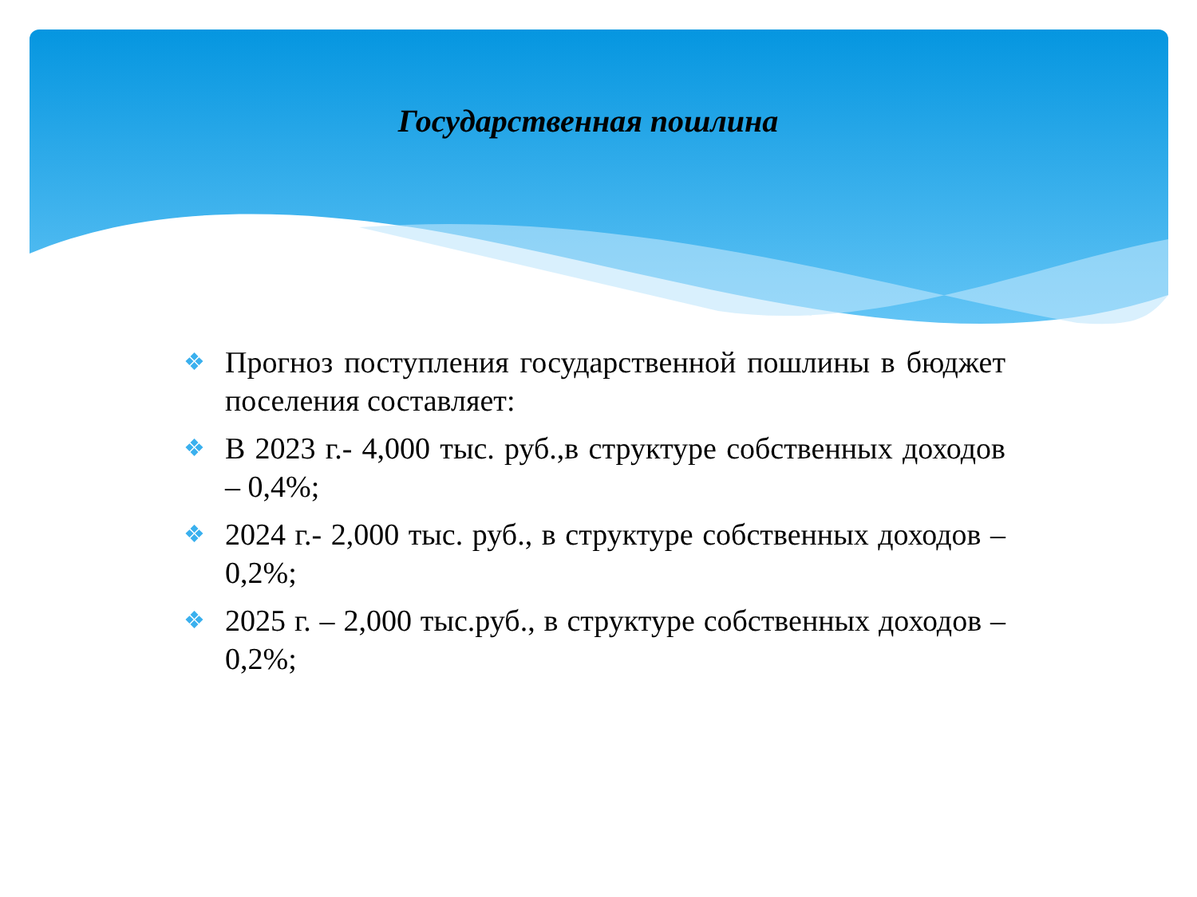Государственная пошлина
❖ Прогноз поступления государственной пошлины в бюджет поселения составляет:
❖ В 2023 г.- 4,000 тыс. руб.,в структуре собственных доходов – 0,4%;
❖ 2024 г.- 2,000 тыс. руб., в структуре собственных доходов – 0,2%;
❖ 2025 г. – 2,000 тыс.руб., в структуре собственных доходов – 0,2%;